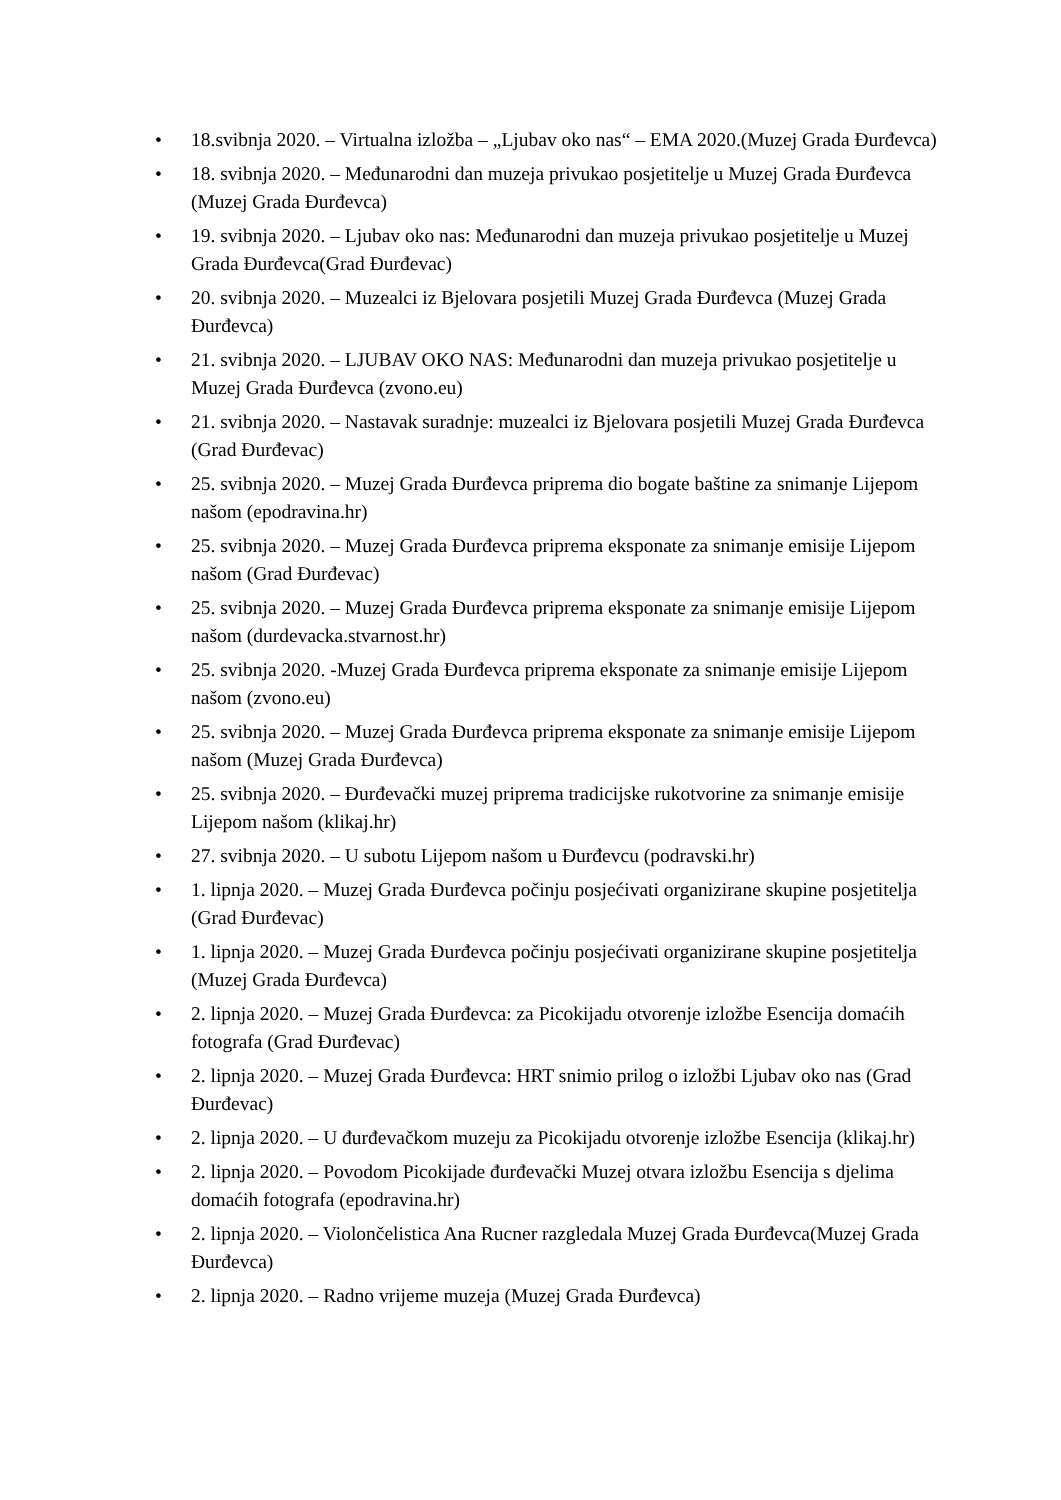• 18.svibnja 2020. – Virtualna izložba – „Ljubav oko nas“ – EMA 2020.(Muzej Grada Đurđevca)
• 18. svibnja 2020. – Međunarodni dan muzeja privukao posjetitelje u Muzej Grada Đurđevca (Muzej Grada Đurđevca)
• 19. svibnja 2020. – Ljubav oko nas: Međunarodni dan muzeja privukao posjetitelje u Muzej Grada Đurđevca(Grad Đurđevac)
• 20. svibnja 2020. – Muzealci iz Bjelovara posjetili Muzej Grada Đurđevca (Muzej Grada Đurđevca)
• 21. svibnja 2020. – LJUBAV OKO NAS: Međunarodni dan muzeja privukao posjetitelje u Muzej Grada Đurđevca (zvono.eu)
• 21. svibnja 2020. – Nastavak suradnje: muzealci iz Bjelovara posjetili Muzej Grada Đurđevca (Grad Đurđevac)
• 25. svibnja 2020. – Muzej Grada Đurđevca priprema dio bogate baštine za snimanje Lijepom našom (epodravina.hr)
• 25. svibnja 2020. – Muzej Grada Đurđevca priprema eksponate za snimanje emisije Lijepom našom (Grad Đurđevac)
• 25. svibnja 2020. – Muzej Grada Đurđevca priprema eksponate za snimanje emisije Lijepom našom (durdevacka.stvarnost.hr)
• 25. svibnja 2020. -Muzej Grada Đurđevca priprema eksponate za snimanje emisije Lijepom našom (zvono.eu)
• 25. svibnja 2020. – Muzej Grada Đurđevca priprema eksponate za snimanje emisije Lijepom našom (Muzej Grada Đurđevca)
• 25. svibnja 2020. – Đurđevački muzej priprema tradicijske rukotvorine za snimanje emisije Lijepom našom (klikaj.hr)
• 27. svibnja 2020. – U subotu Lijepom našom u Đurđevcu (podravski.hr)
• 1. lipnja 2020. – Muzej Grada Đurđevca počinju posjećivati organizirane skupine posjetitelja (Grad Đurđevac)
• 1. lipnja 2020. – Muzej Grada Đurđevca počinju posjećivati organizirane skupine posjetitelja (Muzej Grada Đurđevca)
• 2. lipnja 2020. – Muzej Grada Đurđevca: za Picokijadu otvorenje izložbe Esencija domaćih fotografa (Grad Đurđevac)
• 2. lipnja 2020. – Muzej Grada Đurđevca: HRT snimio prilog o izložbi Ljubav oko nas (Grad Đurđevac)
• 2. lipnja 2020. – U đurđevačkom muzeju za Picokijadu otvorenje izložbe Esencija (klikaj.hr)
• 2. lipnja 2020. – Povodom Picokijade đurđevački Muzej otvara izložbu Esencija s djelima domaćih fotografa (epodravina.hr)
• 2. lipnja 2020. – Violončelistica Ana Rucner razgledala Muzej Grada Đurđevca(Muzej Grada Đurđevca)
• 2. lipnja 2020. – Radno vrijeme muzeja (Muzej Grada Đurđevca)